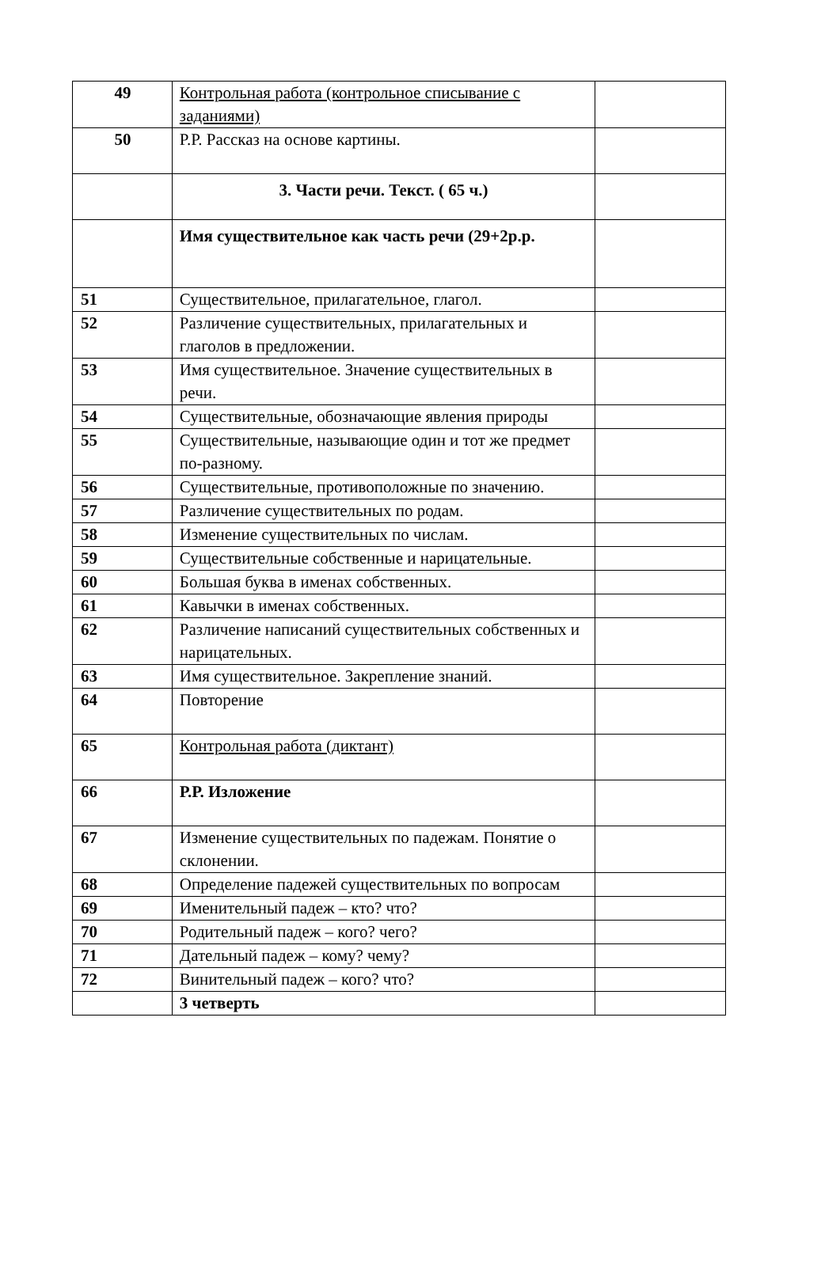| 49 | Контрольная работа (контрольное списывание с заданиями) | |
| 50 | Р.Р. Рассказ на основе картины. | |
| | 3. Части речи. Текст. ( 65 ч.) | |
| | Имя существительное как часть речи (29+2р.р. | |
| 51 | Существительное, прилагательное, глагол. | |
| 52 | Различение существительных, прилагательных и глаголов в предложении. | |
| 53 | Имя существительное. Значение существительных в речи. | |
| 54 | Существительные, обозначающие явления природы | |
| 55 | Существительные, называющие один и тот же предмет по-разному. | |
| 56 | Существительные, противоположные по значению. | |
| 57 | Различение существительных по родам. | |
| 58 | Изменение существительных по числам. | |
| 59 | Существительные собственные и нарицательные. | |
| 60 | Большая буква в именах собственных. | |
| 61 | Кавычки в именах собственных. | |
| 62 | Различение написаний существительных собственных и нарицательных. | |
| 63 | Имя существительное. Закрепление знаний. | |
| 64 | Повторение | |
| 65 | Контрольная работа (диктант) | |
| 66 | Р.Р. Изложение | |
| 67 | Изменение существительных по падежам. Понятие о склонении. | |
| 68 | Определение падежей существительных по вопросам | |
| 69 | Именительный падеж – кто? что? | |
| 70 | Родительный падеж – кого? чего? | |
| 71 | Дательный падеж – кому? чему? | |
| 72 | Винительный падеж – кого? что? | |
| | 3 четверть | |